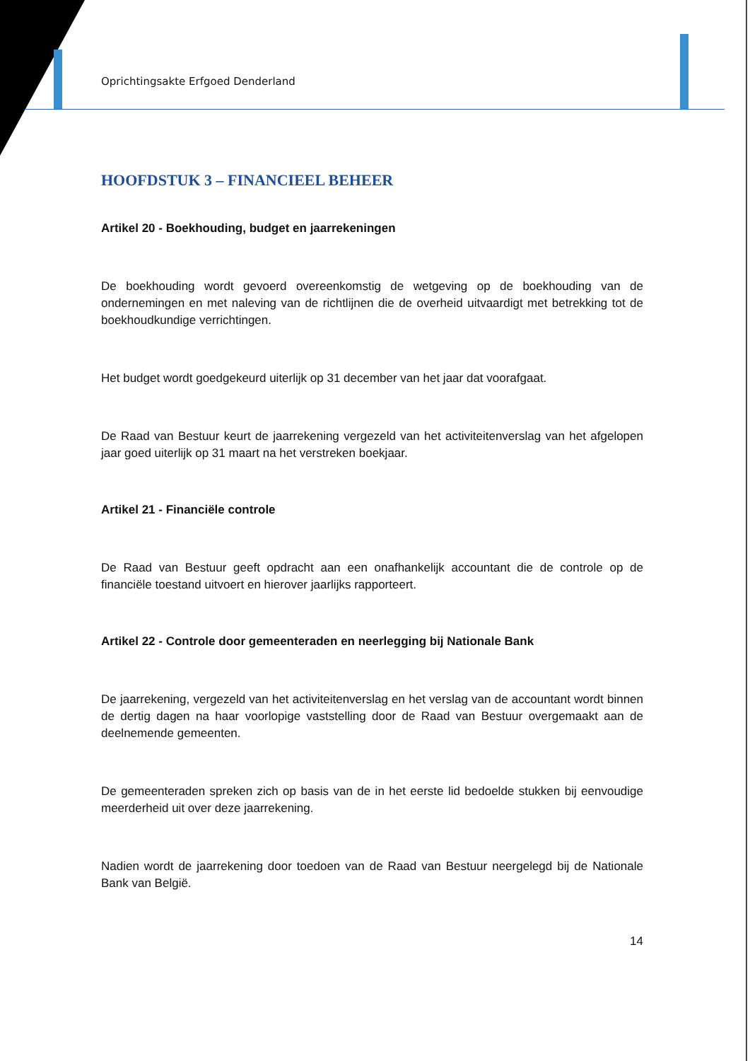Oprichtingsakte Erfgoed Denderland
HOOFDSTUK 3 – FINANCIEEL BEHEER
Artikel 20 - Boekhouding, budget en jaarrekeningen
De boekhouding wordt gevoerd overeenkomstig de wetgeving op de boekhouding van de ondernemingen en met naleving van de richtlijnen die de overheid uitvaardigt met betrekking tot de boekhoudkundige verrichtingen.
Het budget wordt goedgekeurd uiterlijk op 31 december van het jaar dat voorafgaat.
De Raad van Bestuur keurt de jaarrekening vergezeld van het activiteitenverslag van het afgelopen jaar goed uiterlijk op 31 maart na het verstreken boekjaar.
Artikel 21 - Financiële controle
De Raad van Bestuur geeft opdracht aan een onafhankelijk accountant die de controle op de financiële toestand uitvoert en hierover jaarlijks rapporteert.
Artikel 22 - Controle door gemeenteraden en neerlegging bij Nationale Bank
De jaarrekening, vergezeld van het activiteitenverslag en het verslag van de accountant wordt binnen de dertig dagen na haar voorlopige vaststelling door de Raad van Bestuur overgemaakt aan de deelnemende gemeenten.
De gemeenteraden spreken zich op basis van de in het eerste lid bedoelde stukken bij eenvoudige meerderheid uit over deze jaarrekening.
Nadien wordt de jaarrekening door toedoen van de Raad van Bestuur neergelegd bij de Nationale Bank van België.
14